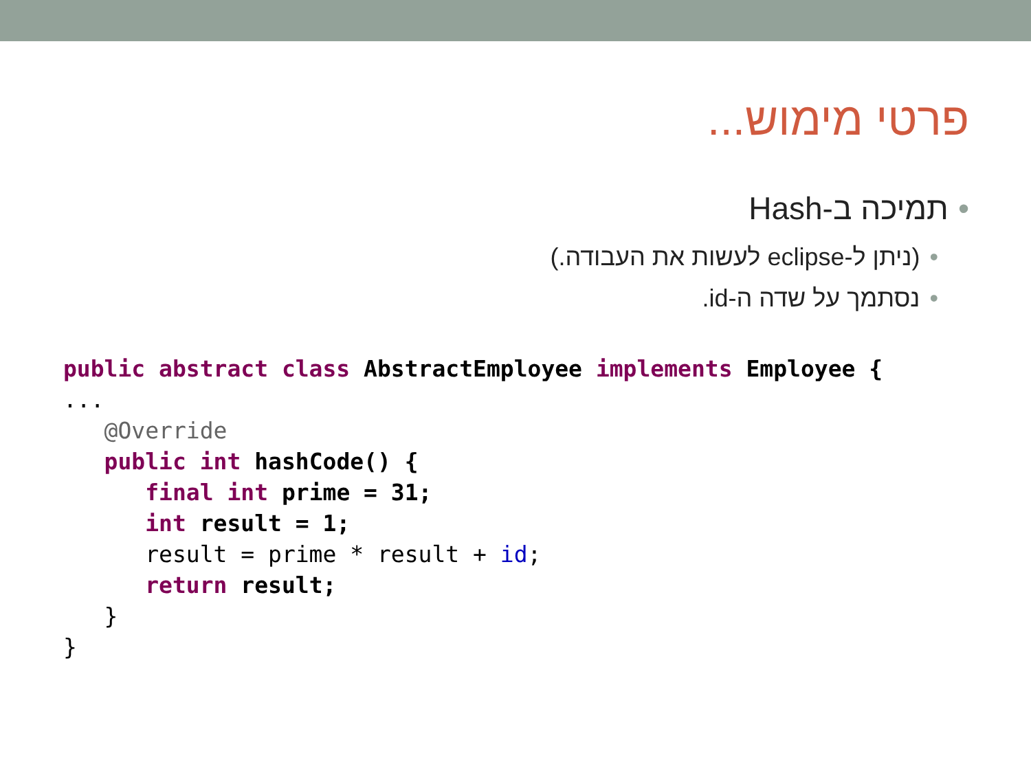פרטי מימוש...
•תמיכה ב-Hash
•(ניתן ל-eclipse לעשות את העבודה.)
•נסתמך על שדה ה-id.
public abstract class AbstractEmployee implements Employee {
...
   @Override
   public int hashCode() {
      final int prime = 31;
      int result = 1;
      result = prime * result + id;
      return result;
   }
}